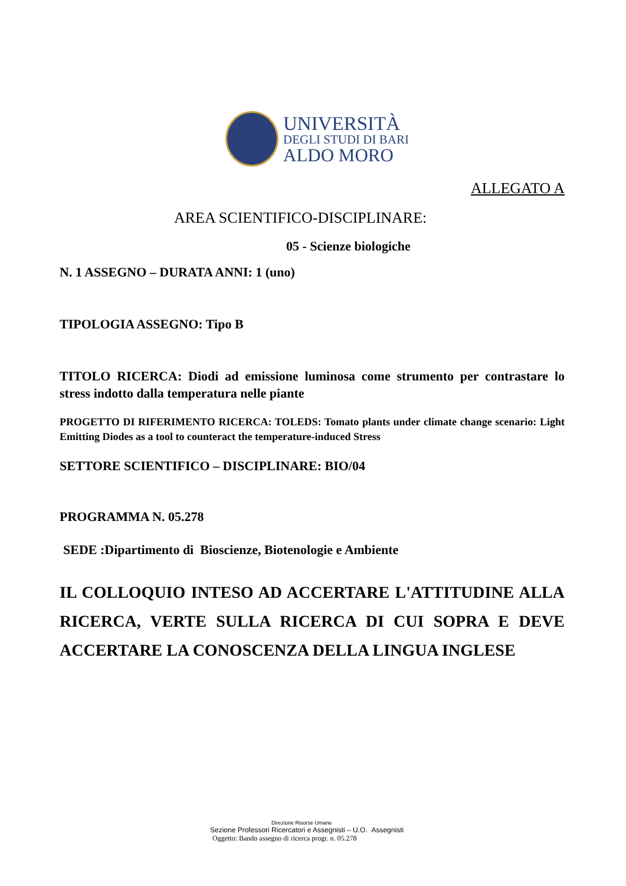UNIVERSITÀ
DEGLI STUDI DI BARI
ALDO MORO
ALLEGATO A
AREA SCIENTIFICO-DISCIPLINARE:
05 - Scienze biologiche
N. 1 ASSEGNO – DURATA ANNI: 1 (uno)
TIPOLOGIA ASSEGNO: Tipo B
TITOLO RICERCA: Diodi ad emissione luminosa come strumento per contrastare lo stress indotto dalla temperatura nelle piante
PROGETTO DI RIFERIMENTO RICERCA: TOLEDS: Tomato plants under climate change scenario: Light Emitting Diodes as a tool to counteract the temperature-induced Stress
SETTORE SCIENTIFICO – DISCIPLINARE: BIO/04
PROGRAMMA N. 05.278
SEDE :Dipartimento di Bioscienze, Biotenologie e Ambiente
IL COLLOQUIO INTESO AD ACCERTARE L'ATTITUDINE ALLA RICERCA, VERTE SULLA RICERCA DI CUI SOPRA E DEVE ACCERTARE LA CONOSCENZA DELLA LINGUA INGLESE
Direzione Risorse Umane
Sezione Professori Ricercatori e Assegnisti – U.O. Assegnisti
Oggetto: Bando assegno di ricerca progr. n. 05.278